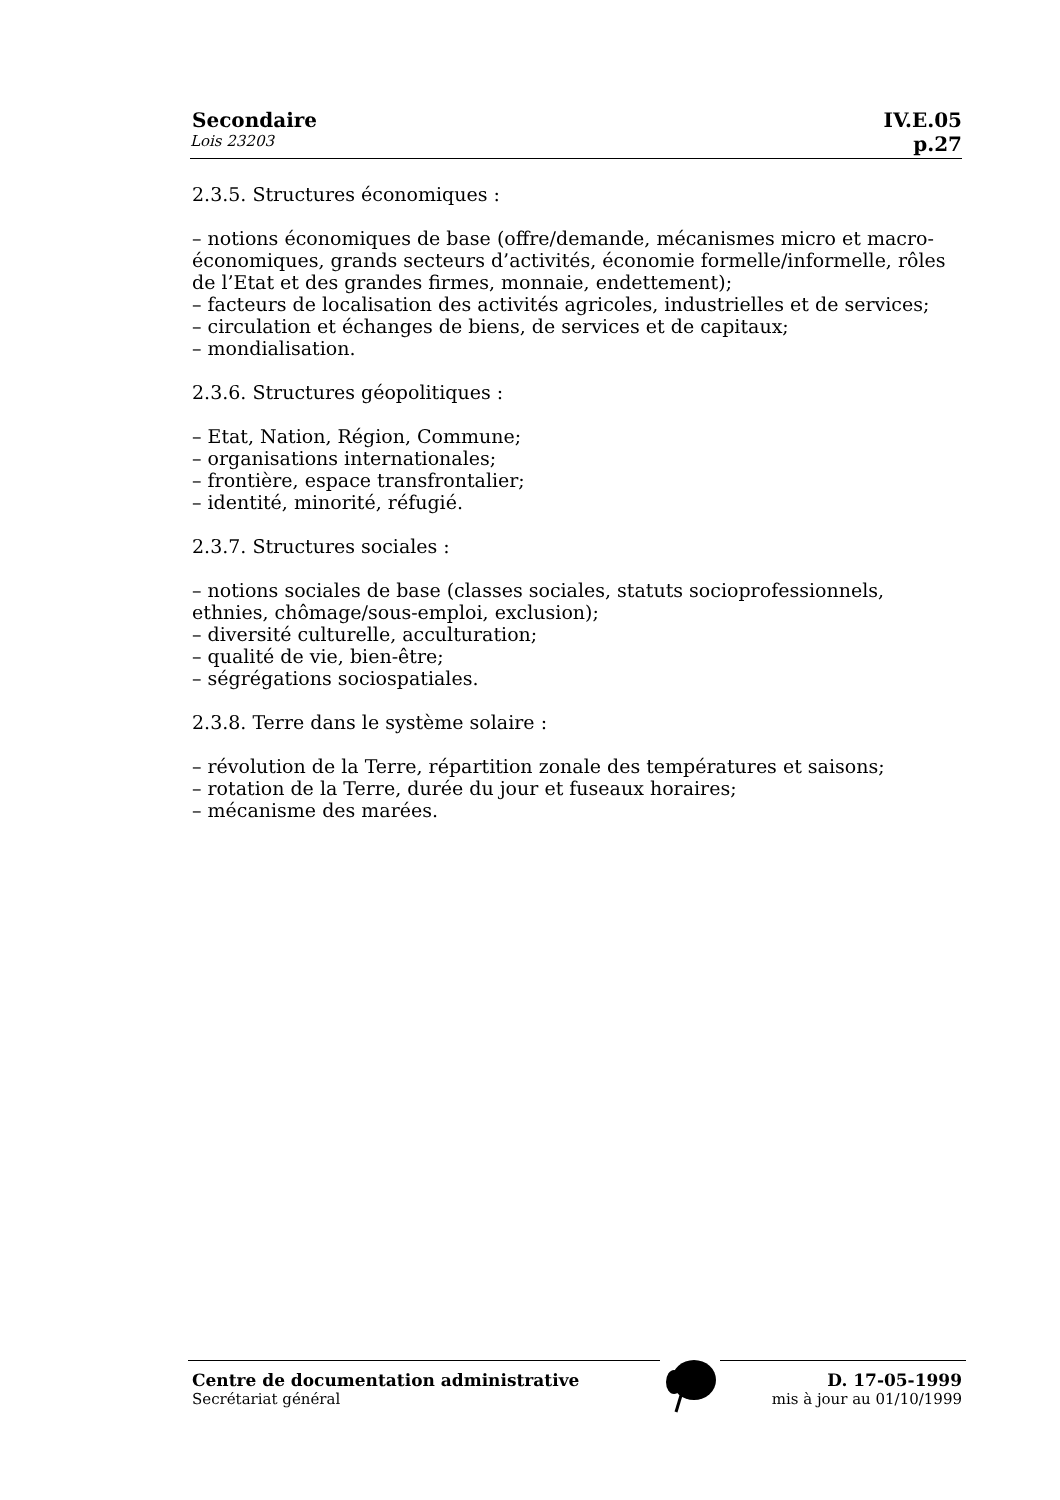Secondaire IV.E.05
Lois 23203 p.27
2.3.5. Structures économiques :
– notions économiques de base (offre/demande, mécanismes micro et macro-économiques, grands secteurs d’activités, économie formelle/informelle, rôles de l’Etat et des grandes firmes, monnaie, endettement);
– facteurs de localisation des activités agricoles, industrielles et de services;
– circulation et échanges de biens, de services et de capitaux;
– mondialisation.
2.3.6. Structures géopolitiques :
– Etat, Nation, Région, Commune;
– organisations internationales;
– frontière, espace transfrontalier;
– identité, minorité, réfugié.
2.3.7. Structures sociales :
– notions sociales de base (classes sociales, statuts socioprofessionnels, ethnies, chômage/sous-emploi, exclusion);
– diversité culturelle, acculturation;
– qualité de vie, bien-être;
– ségrégations sociospatiales.
2.3.8. Terre dans le système solaire :
– révolution de la Terre, répartition zonale des températures et saisons;
– rotation de la Terre, durée du jour et fuseaux horaires;
– mécanisme des marées.
Centre de documentation administrative D. 17-05-1999
Secrétariat général mis à jour au 01/10/1999